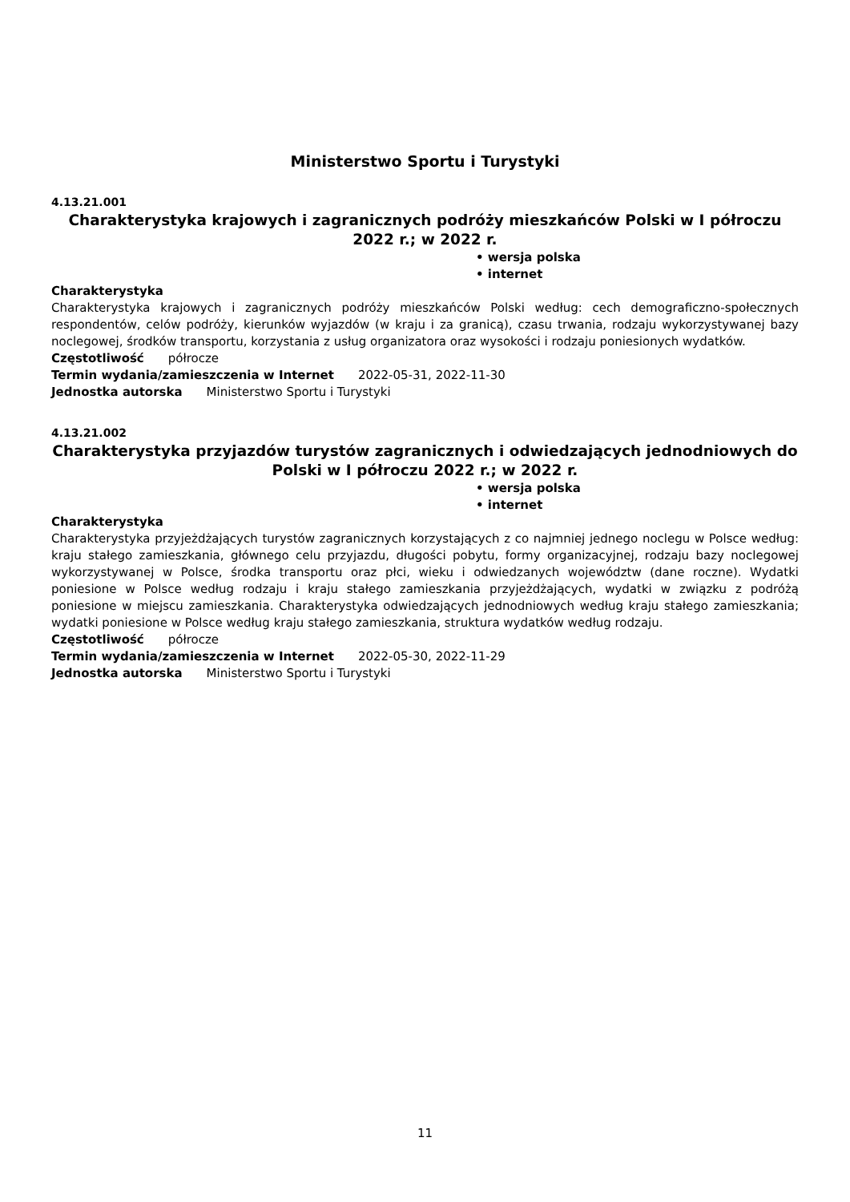Ministerstwo Sportu i Turystyki
4.13.21.001
Charakterystyka krajowych i zagranicznych podróży mieszkańców Polski w I półroczu 2022 r.; w 2022 r.
• wersja polska
• internet
Charakterystyka
Charakterystyka krajowych i zagranicznych podróży mieszkańców Polski według: cech demograficzno-społecznych respondentów, celów podróży, kierunków wyjazdów (w kraju i za granicą), czasu trwania, rodzaju wykorzystywanej bazy noclegowej, środków transportu, korzystania z usług organizatora oraz wysokości i rodzaju poniesionych wydatków.
Częstotliwość półrocze
Termin wydania/zamieszczenia w Internet 2022-05-31, 2022-11-30
Jednostka autorska Ministerstwo Sportu i Turystyki
4.13.21.002
Charakterystyka przyjazdów turystów zagranicznych i odwiedzających jednodniowych do Polski w I półroczu 2022 r.; w 2022 r.
• wersja polska
• internet
Charakterystyka
Charakterystyka przyjeżdżających turystów zagranicznych korzystających z co najmniej jednego noclegu w Polsce według: kraju stałego zamieszkania, głównego celu przyjazdu, długości pobytu, formy organizacyjnej, rodzaju bazy noclegowej wykorzystywanej w Polsce, środka transportu oraz płci, wieku i odwiedzanych województw (dane roczne). Wydatki poniesione w Polsce według rodzaju i kraju stałego zamieszkania przyjeżdżających, wydatki w związku z podróżą poniesione w miejscu zamieszkania. Charakterystyka odwiedzających jednodniowych według kraju stałego zamieszkania; wydatki poniesione w Polsce według kraju stałego zamieszkania, struktura wydatków według rodzaju.
Częstotliwość półrocze
Termin wydania/zamieszczenia w Internet 2022-05-30, 2022-11-29
Jednostka autorska Ministerstwo Sportu i Turystyki
11